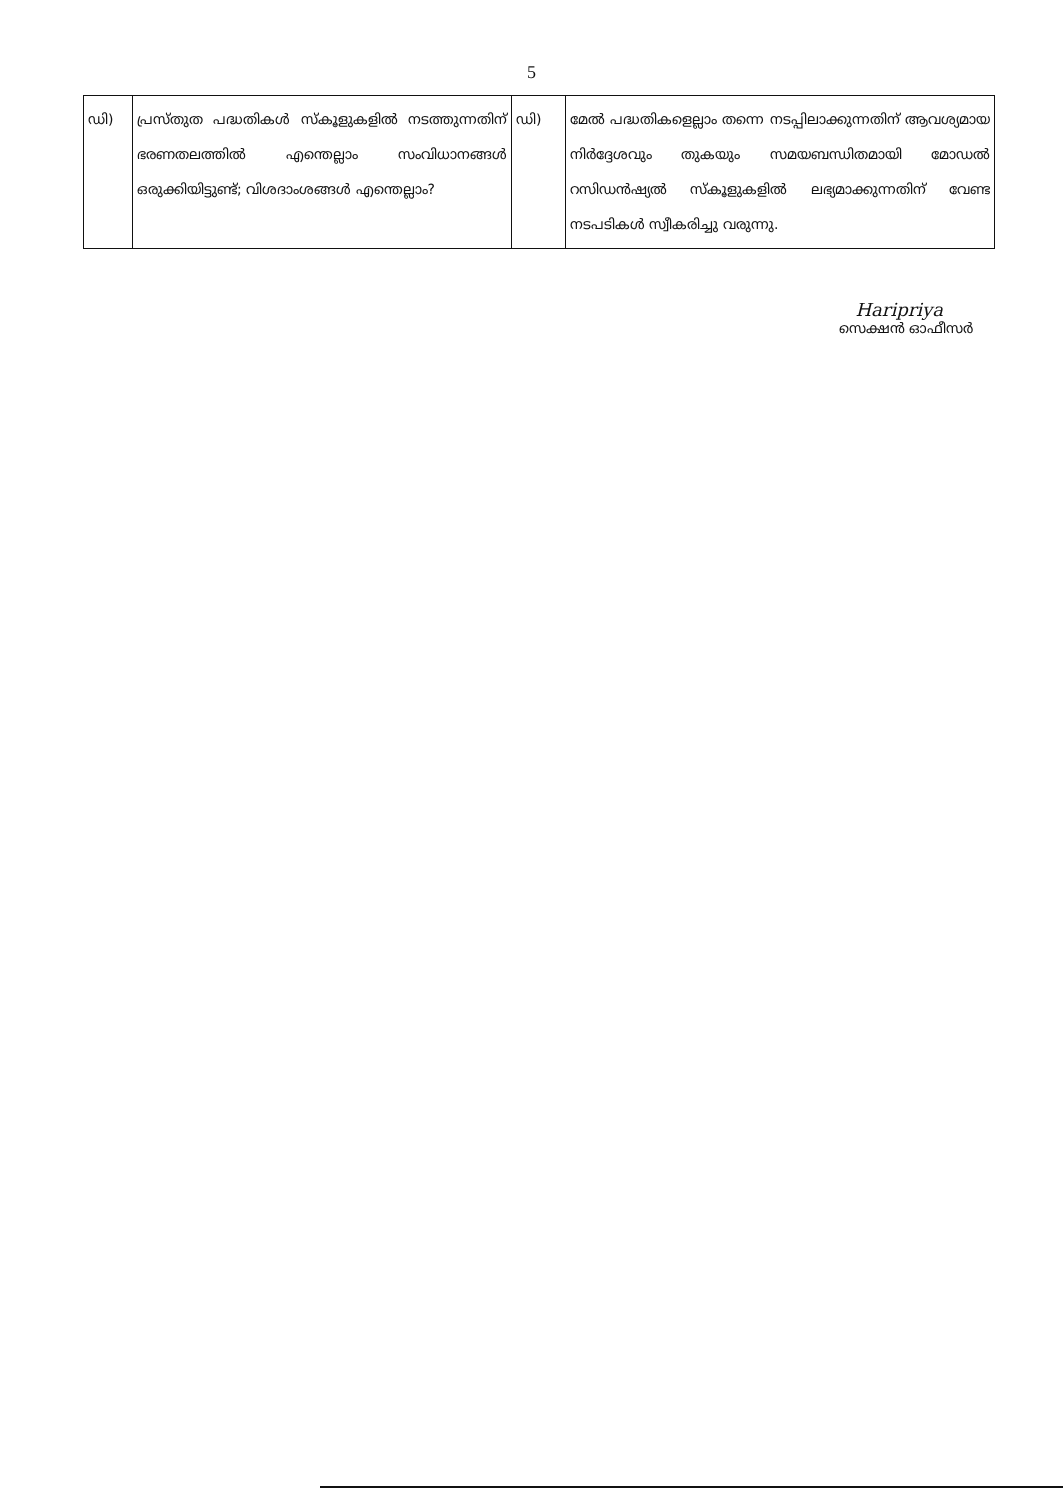5
| ഡി) | പ്രസ്തുത പദ്ധതികൾ സ്കൂളുകളിൽ നടത്തുന്നതിന് ഭരണതലത്തിൽ എന്തെല്ലാം സംവിധാനങ്ങൾ ഒരുക്കിയിട്ടുണ്ട്; വിശദാംശങ്ങൾ എന്തെല്ലാം? | ഡി) | മേൽ പദ്ധതികളെല്ലാം തന്നെ നടപ്പിലാക്കുന്നതിന് ആവശ്യമായ നിർദ്ദേശവും തുകയും സമയബന്ധിതമായി മോഡൽ റസിഡൻഷ്യൽ സ്കൂളുകളിൽ ലഭ്യമാക്കുന്നതിന് വേണ്ട നടപടികൾ സ്വീകരിച്ചു വരുന്നു. |
Haripriya
സെക്ഷൻ ഓഫീസർ